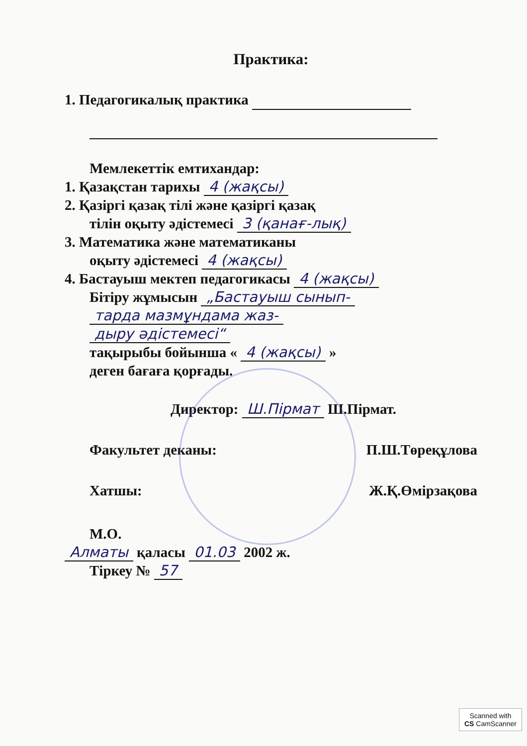Практика:
1. Педагогикалық практика
Мемлекеттік емтихандар:
1. Қазақстан тарихы 4 (жақсы)
2. Қазіргі қазақ тілі және қазіргі қазақ
тілін оқыту әдістемесі 3 (қанағ-лық)
3. Математика және математиканы
оқыту әдістемесі 4 (жақсы)
4. Бастауыш мектеп педагогикасы 4 (жақсы)
Бітіру жұмысын „Бастауыш сынып-
тарда мазмұндама жаз-
дыру әдістемесі“
тақырыбы бойынша « 4 (жақсы) »
деген бағаға қорғады.
Директор: Ш.Пірмат Ш.Пірмат.
Факультет деканы: П.Ш.Төреқұлова
Хатшы: Ж.Қ.Өмірзақова
М.О.
Алматы қаласы 01.03 2002 ж.
Тіркеу № 57
Scanned with
CS CamScanner